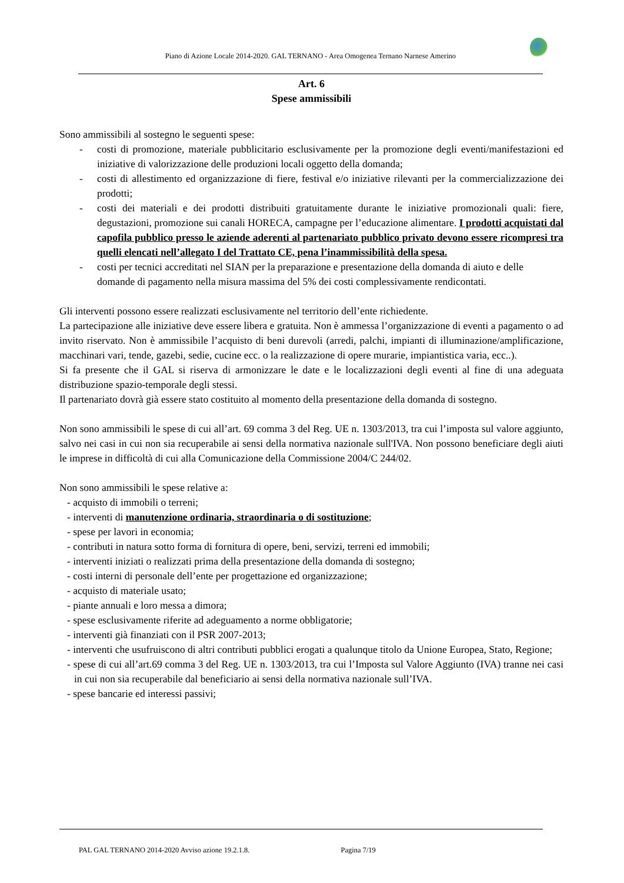Piano di Azione Locale 2014-2020. GAL TERNANO - Area Omogenea Ternano Narnese Amerino
Art. 6
Spese ammissibili
Sono ammissibili al sostegno le seguenti spese:
- costi di promozione, materiale pubblicitario esclusivamente per la promozione degli eventi/manifestazioni ed iniziative di valorizzazione delle produzioni locali oggetto della domanda;
- costi di allestimento ed organizzazione di fiere, festival e/o iniziative rilevanti per la commercializzazione dei prodotti;
- costi dei materiali e dei prodotti distribuiti gratuitamente durante le iniziative promozionali quali: fiere, degustazioni, promozione sui canali HORECA, campagne per l’educazione alimentare. I prodotti acquistati dal capofila pubblico presso le aziende aderenti al partenariato pubblico privato devono essere ricompresi tra quelli elencati nell’allegato I del Trattato CE, pena l’inammissibilità della spesa.
- costi per tecnici accreditati nel SIAN per la preparazione e presentazione della domanda di aiuto e delle domande di pagamento nella misura massima del 5% dei costi complessivamente rendicontati.
Gli interventi possono essere realizzati esclusivamente nel territorio dell’ente richiedente.
La partecipazione alle iniziative deve essere libera e gratuita. Non è ammessa l’organizzazione di eventi a pagamento o ad invito riservato. Non è ammissibile l’acquisto di beni durevoli (arredi, palchi, impianti di illuminazione/amplificazione, macchinari vari, tende, gazebi, sedie, cucine ecc. o la realizzazione di opere murarie, impiantistica varia, ecc..).
Si fa presente che il GAL si riserva di armonizzare le date e le localizzazioni degli eventi al fine di una adeguata distribuzione spazio-temporale degli stessi.
Il partenariato dovrà già essere stato costituito al momento della presentazione della domanda di sostegno.
Non sono ammissibili le spese di cui all’art. 69 comma 3 del Reg. UE n. 1303/2013, tra cui l’imposta sul valore aggiunto, salvo nei casi in cui non sia recuperabile ai sensi della normativa nazionale sull'IVA. Non possono beneficiare degli aiuti le imprese in difficoltà di cui alla Comunicazione della Commissione 2004/C 244/02.
Non sono ammissibili le spese relative a:
- acquisto di immobili o terreni;
- interventi di manutenzione ordinaria, straordinaria o di sostituzione;
- spese per lavori in economia;
- contributi in natura sotto forma di fornitura di opere, beni, servizi, terreni ed immobili;
- interventi iniziati o realizzati prima della presentazione della domanda di sostegno;
- costi interni di personale dell’ente per progettazione ed organizzazione;
- acquisto di materiale usato;
- piante annuali e loro messa a dimora;
- spese esclusivamente riferite ad adeguamento a norme obbligatorie;
- interventi già finanziati con il PSR 2007-2013;
- interventi che usufruiscono di altri contributi pubblici erogati a qualunque titolo da Unione Europea, Stato, Regione;
- spese di cui all’art.69 comma 3 del Reg. UE n. 1303/2013, tra cui l’Imposta sul Valore Aggiunto (IVA) tranne nei casi in cui non sia recuperabile dal beneficiario ai sensi della normativa nazionale sull’IVA.
- spese bancarie ed interessi passivi;
PAL GAL TERNANO 2014-2020 Avviso azione 19.2.1.8. Pagina 7/19